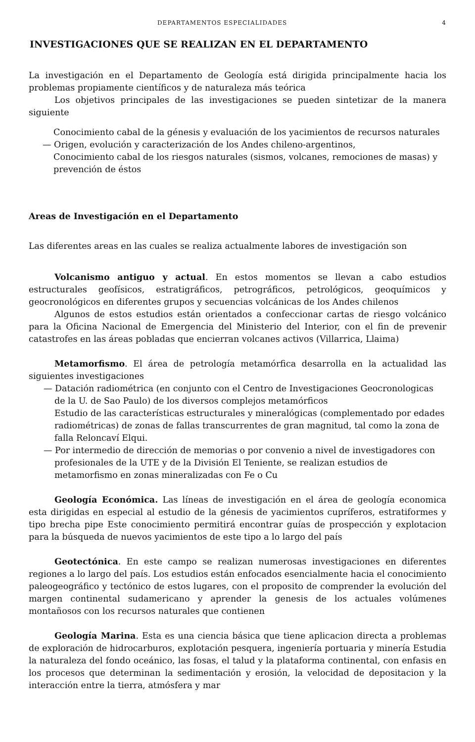DEPARTAMENTOS ESPECIALIDADES 4
INVESTIGACIONES QUE SE REALIZAN EN EL DEPARTAMENTO
La investigación en el Departamento de Geología está dirigida principalmente hacia los problemas propiamente científicos y de naturaleza más teórica
Los objetivos principales de las investigaciones se pueden sintetizar de la manera siguiente
Conocimiento cabal de la génesis y evaluación de los yacimientos de recursos naturales
— Origen, evolución y caracterización de los Andes chileno-argentinos,
Conocimiento cabal de los riesgos naturales (sismos, volcanes, remociones de masas) y prevención de éstos
Areas de Investigación en el Departamento
Las diferentes areas en las cuales se realiza actualmente labores de investigación son
Volcanismo antiguo y actual. En estos momentos se llevan a cabo estudios estructurales geofísicos, estratigráficos, petrográficos, petrológicos, geoquímicos y geocronológicos en diferentes grupos y secuencias volcánicas de los Andes chilenos
Algunos de estos estudios están orientados a confeccionar cartas de riesgo volcánico para la Oficina Nacional de Emergencia del Ministerio del Interior, con el fin de prevenir catastrofes en las áreas pobladas que encierran volcanes activos (Villarrica, Llaima)
Metamorfismo. El área de petrología metamórfica desarrolla en la actualidad las siguientes investigaciones
— Datación radiométrica (en conjunto con el Centro de Investigaciones Geocronologicas de la U. de Sao Paulo) de los diversos complejos metamórficos
Estudio de las características estructurales y mineralógicas (complementado por edades radiométricas) de zonas de fallas transcurrentes de gran magnitud, tal como la zona de falla Reloncaví Elqui.
— Por intermedio de dirección de memorias o por convenio a nivel de investigadores con profesionales de la UTE y de la División El Teniente, se realizan estudios de metamorfismo en zonas mineralizadas con Fe o Cu
Geología Económica. Las líneas de investigación en el área de geología economica esta dirigidas en especial al estudio de la génesis de yacimientos cupríferos, estratiformes y tipo brecha pipe Este conocimiento permitirá encontrar guías de prospección y explotacion para la búsqueda de nuevos yacimientos de este tipo a lo largo del país
Geotectónica. En este campo se realizan numerosas investigaciones en diferentes regiones a lo largo del país. Los estudios están enfocados esencialmente hacia el conocimiento paleogeográfico y tectónico de estos lugares, con el proposito de comprender la evolución del margen continental sudamericano y aprender la genesis de los actuales volúmenes montañosos con los recursos naturales que contienen
Geología Marina. Esta es una ciencia básica que tiene aplicacion directa a problemas de exploración de hidrocarburos, explotación pesquera, ingeniería portuaria y minería Estudia la naturaleza del fondo oceánico, las fosas, el talud y la plataforma continental, con enfasis en los procesos que determinan la sedimentación y erosión, la velocidad de depositacion y la interacción entre la tierra, atmósfera y mar